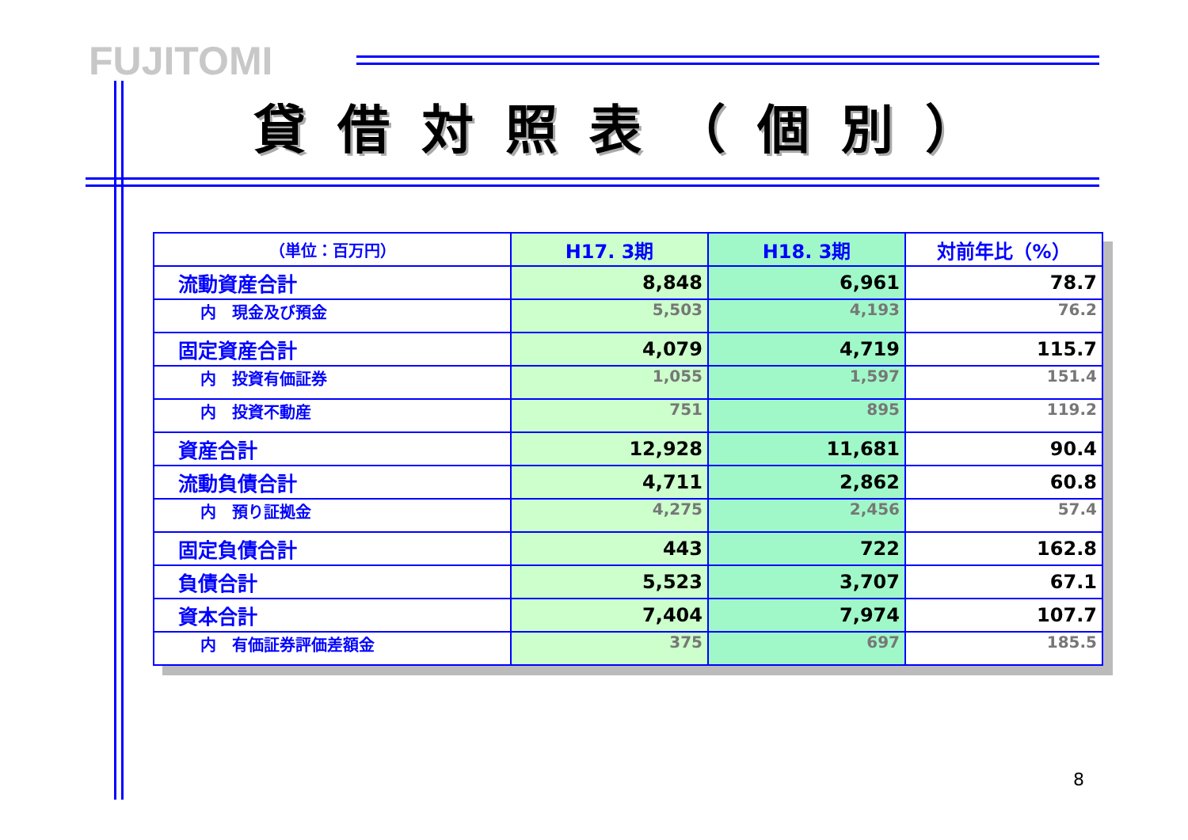FUJITOMI
貸借対照表（個別）
| （単位：百万円） | H17. 3期 | H18. 3期 | 対前年比（%） |
| --- | --- | --- | --- |
| 流動資産合計 | 8,848 | 6,961 | 78.7 |
| 内 現金及び預金 | 5,503 | 4,193 | 76.2 |
| 固定資産合計 | 4,079 | 4,719 | 115.7 |
| 内 投資有価証券 | 1,055 | 1,597 | 151.4 |
| 内 投資不動産 | 751 | 895 | 119.2 |
| 資産合計 | 12,928 | 11,681 | 90.4 |
| 流動負債合計 | 4,711 | 2,862 | 60.8 |
| 内 預り証拠金 | 4,275 | 2,456 | 57.4 |
| 固定負債合計 | 443 | 722 | 162.8 |
| 負債合計 | 5,523 | 3,707 | 67.1 |
| 資本合計 | 7,404 | 7,974 | 107.7 |
| 内 有価証券評価差額金 | 375 | 697 | 185.5 |
8